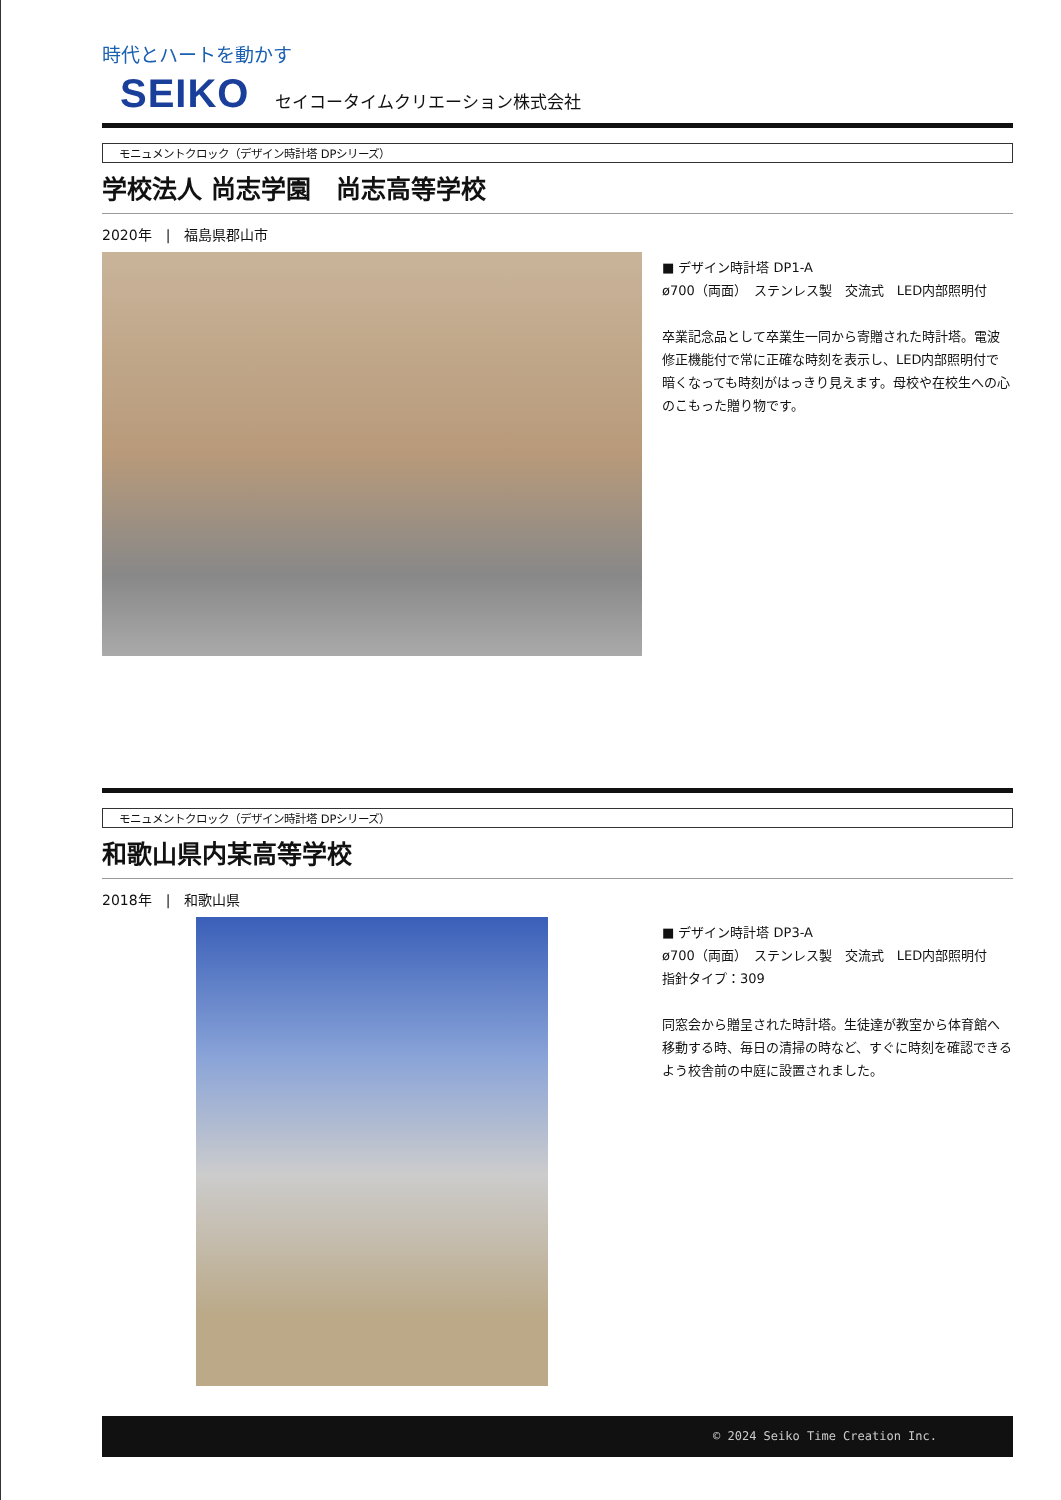時代とハートを動かす
SEIKO セイコータイムクリエーション株式会社
モニュメントクロック（デザイン時計塔 DPシリーズ）
学校法人 尚志学園　尚志高等学校
2020年　|　福島県郡山市
■ デザイン時計塔 DP1-A
ø700（両面）　ステンレス製　交流式　LED内部照明付
卒業記念品として卒業生一同から寄贈された時計塔。電波修正機能付で常に正確な時刻を表示し、LED内部照明付で暗くなっても時刻がはっきり見えます。母校や在校生への心のこもった贈り物です。
モニュメントクロック（デザイン時計塔 DPシリーズ）
和歌山県内某高等学校
2018年　|　和歌山県
■ デザイン時計塔 DP3-A
ø700（両面）　ステンレス製　交流式　LED内部照明付
指針タイプ：309
同窓会から贈呈された時計塔。生徒達が教室から体育館へ移動する時、毎日の清掃の時など、すぐに時刻を確認できるよう校舎前の中庭に設置されました。
© 2024 Seiko Time Creation Inc.